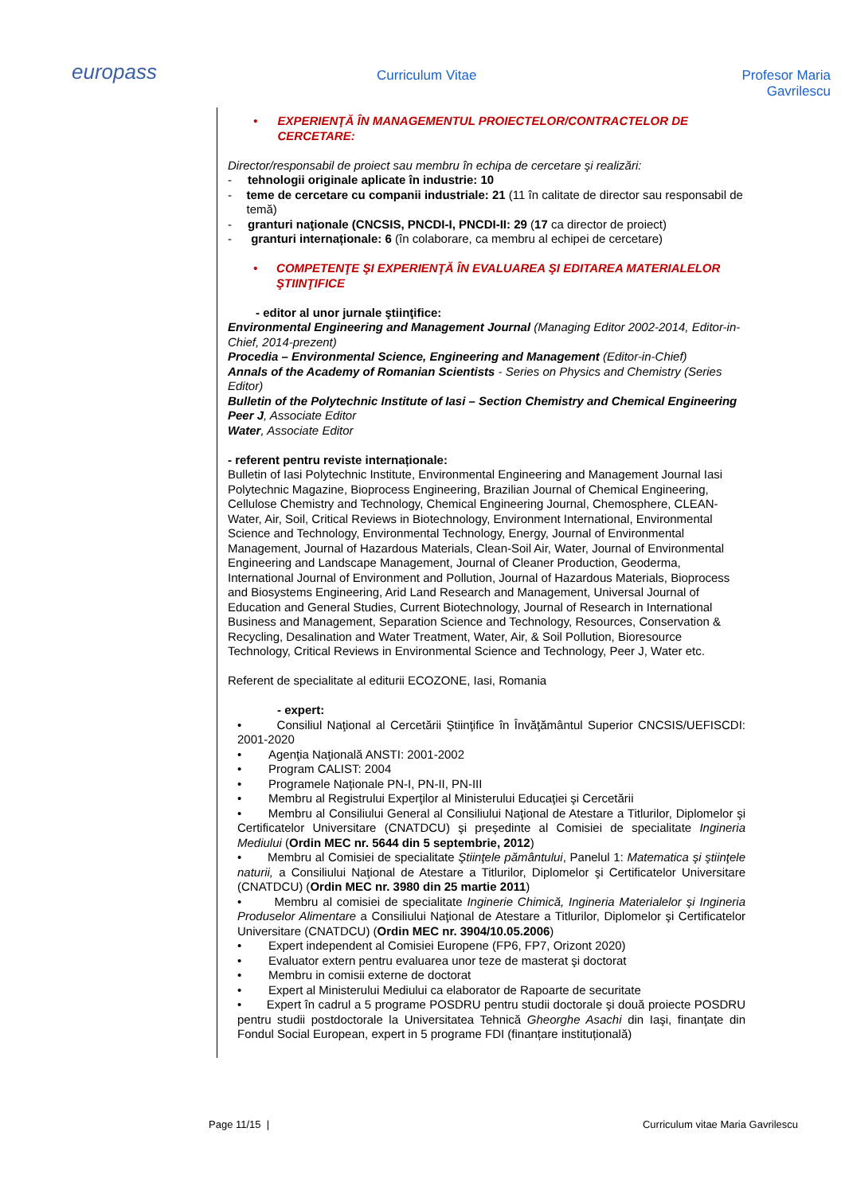europass
Curriculum Vitae Profesor Maria Gavrilescu
• EXPERIENŢĂ ÎN MANAGEMENTUL PROIECTELOR/CONTRACTELOR DE CERCETARE:
Director/responsabil de proiect sau membru în echipa de cercetare şi realizări:
- tehnologii originale aplicate în industrie: 10
- teme de cercetare cu companii industriale: 21 (11 în calitate de director sau responsabil de temă)
- granturi naţionale (CNCSIS, PNCDI-I, PNCDI-II: 29 (17 ca director de proiect)
- granturi internaționale: 6 (în colaborare, ca membru al echipei de cercetare)
• COMPETENŢE ŞI EXPERIENŢĂ ÎN EVALUAREA ŞI EDITAREA MATERIALELOR ŞTIINŢIFICE
- editor al unor jurnale ştiinţifice:
Environmental Engineering and Management Journal (Managing Editor 2002-2014, Editor-in-Chief, 2014-prezent)
Procedia – Environmental Science, Engineering and Management (Editor-in-Chief)
Annals of the Academy of Romanian Scientists - Series on Physics and Chemistry (Series Editor)
Bulletin of the Polytechnic Institute of Iasi – Section Chemistry and Chemical Engineering
Peer J, Associate Editor
Water, Associate Editor
- referent pentru reviste internaționale:
Bulletin of Iasi Polytechnic Institute, Environmental Engineering and Management Journal Iasi Polytechnic Magazine, Bioprocess Engineering, Brazilian Journal of Chemical Engineering, Cellulose Chemistry and Technology, Chemical Engineering Journal, Chemosphere, CLEAN-Water, Air, Soil, Critical Reviews in Biotechnology, Environment International, Environmental Science and Technology, Environmental Technology, Energy, Journal of Environmental Management, Journal of Hazardous Materials, Clean-Soil Air, Water, Journal of Environmental Engineering and Landscape Management, Journal of Cleaner Production, Geoderma, International Journal of Environment and Pollution, Journal of Hazardous Materials, Bioprocess and Biosystems Engineering, Arid Land Research and Management, Universal Journal of Education and General Studies, Current Biotechnology, Journal of Research in International Business and Management, Separation Science and Technology, Resources, Conservation & Recycling, Desalination and Water Treatment, Water, Air, & Soil Pollution, Bioresource Technology, Critical Reviews in Environmental Science and Technology, Peer J, Water etc.
Referent de specialitate al editurii ECOZONE, Iasi, Romania
- expert:
• Consiliul Naţional al Cercetării Ştiinţifice în Învăţământul Superior CNCSIS/UEFISCDI: 2001-2020
• Agenţia Naţională ANSTI: 2001-2002
• Program CALIST: 2004
• Programele Naționale PN-I, PN-II, PN-III
• Membru al Registrului Experţilor al Ministerului Educaţiei şi Cercetării
• Membru al Consiliului General al Consiliului Naţional de Atestare a Titlurilor, Diplomelor şi Certificatelor Universitare (CNATDCU) şi preşedinte al Comisiei de specialitate Ingineria Mediului (Ordin MEC nr. 5644 din 5 septembrie, 2012)
• Membru al Comisiei de specialitate Ştiinţele pământului, Panelul 1: Matematica şi ştiinţele naturii, a Consiliului Naţional de Atestare a Titlurilor, Diplomelor şi Certificatelor Universitare (CNATDCU) (Ordin MEC nr. 3980 din 25 martie 2011)
• Membru al comisiei de specialitate Inginerie Chimică, Ingineria Materialelor şi Ingineria Produselor Alimentare a Consiliului Naţional de Atestare a Titlurilor, Diplomelor şi Certificatelor Universitare (CNATDCU) (Ordin MEC nr. 3904/10.05.2006)
• Expert independent al Comisiei Europene (FP6, FP7, Orizont 2020)
• Evaluator extern pentru evaluarea unor teze de masterat şi doctorat
• Membru in comisii externe de doctorat
• Expert al Ministerului Mediului ca elaborator de Rapoarte de securitate
• Expert în cadrul a 5 programe POSDRU pentru studii doctorale şi două proiecte POSDRU pentru studii postdoctorale la Universitatea Tehnică Gheorghe Asachi din Iaşi, finanţate din Fondul Social European, expert in 5 programe FDI (finanțare instituțională)
Page 11/15 | Curriculum vitae Maria Gavrilescu